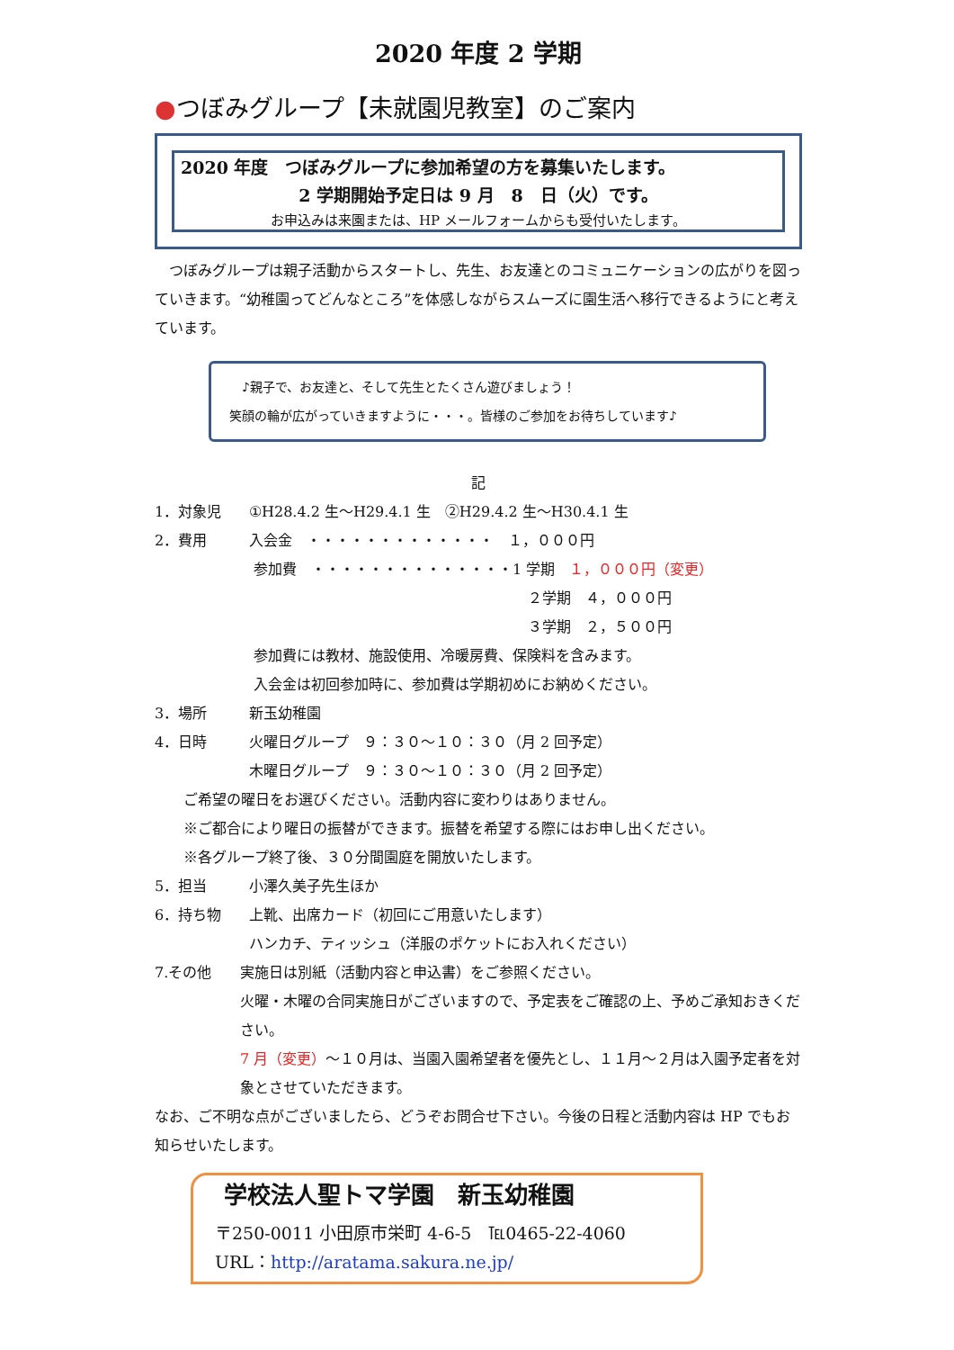2020 年度 2 学期
●つぼみグループ【未就園児教室】のご案内
2020 年度　つぼみグループに参加希望の方を募集いたします。
2 学期開始予定日は 9 月　8　日（火）です。
お申込みは来園または、HP メールフォームからも受付いたします。
　つぼみグループは親子活動からスタートし、先生、お友達とのコミュニケーションの広がりを図っていきます。“幼稚園ってどんなところ”を体感しながらスムーズに園生活へ移行できるようにと考えています。
　♪親子で、お友達と、そして先生とたくさん遊びましょう！
笑顔の輪が広がっていきますように・・・。皆様のご参加をお待ちしています♪
記
1．対象児 ①H28.4.2 生～H29.4.1 生　②H29.4.2 生～H30.4.1 生
2．費用 入会金　・・・・・・・・・・・・・　１，０００円
参加費　・・・・・・・・・・・・・・1 学期　１，０００円（変更）
２学期　４，０００円
３学期　２，５００円
参加費には教材、施設使用、冷暖房費、保険料を含みます。
入会金は初回参加時に、参加費は学期初めにお納めください。
3．場所 新玉幼稚園
4．日時 火曜日グループ　９：３０～１０：３０（月 2 回予定）
木曜日グループ　９：３０～１０：３０（月 2 回予定）
ご希望の曜日をお選びください。活動内容に変わりはありません。
※ご都合により曜日の振替ができます。振替を希望する際にはお申し出ください。
※各グループ終了後、３０分間園庭を開放いたします。
5．担当 小澤久美子先生ほか
6．持ち物 上靴、出席カード（初回にご用意いたします）
ハンカチ、ティッシュ（洋服のポケットにお入れください）
7.その他 実施日は別紙（活動内容と申込書）をご参照ください。
火曜・木曜の合同実施日がございますので、予定表をご確認の上、予めご承知おきください。
7 月（変更）～１０月は、当園入園希望者を優先とし、１１月～２月は入園予定者を対象とさせていただきます。
なお、ご不明な点がございましたら、どうぞお問合せ下さい。今後の日程と活動内容は HP でもお知らせいたします。
学校法人聖トマ学園　新玉幼稚園
〒250-0011 小田原市栄町 4-6-5　℡0465-22-4060
URL：http://aratama.sakura.ne.jp/